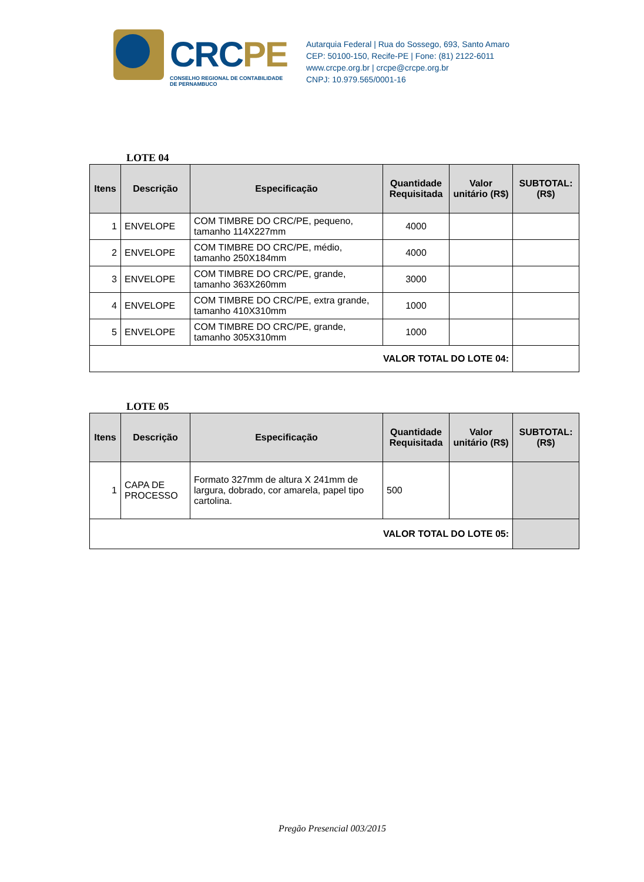CRCPE
CONSELHO REGIONAL DE CONTABILIDADE
DE PERNAMBUCO
Autarquia Federal | Rua do Sossego, 693, Santo Amaro
CEP: 50100-150, Recife-PE | Fone: (81) 2122-6011
www.crcpe.org.br | crcpe@crcpe.org.br
CNPJ: 10.979.565/0001-16
LOTE 04
| Itens | Descrição | Especificação | Quantidade Requisitada | Valor unitário (R$) | SUBTOTAL: (R$) |
| --- | --- | --- | --- | --- | --- |
| 1 | ENVELOPE | COM TIMBRE DO CRC/PE, pequeno, tamanho 114X227mm | 4000 | | |
| 2 | ENVELOPE | COM TIMBRE DO CRC/PE, médio, tamanho 250X184mm | 4000 | | |
| 3 | ENVELOPE | COM TIMBRE DO CRC/PE, grande, tamanho 363X260mm | 3000 | | |
| 4 | ENVELOPE | COM TIMBRE DO CRC/PE, extra grande, tamanho 410X310mm | 1000 | | |
| 5 | ENVELOPE | COM TIMBRE DO CRC/PE, grande, tamanho 305X310mm | 1000 | | |
| VALOR TOTAL DO LOTE 04: | | | | | |
LOTE 05
| Itens | Descrição | Especificação | Quantidade Requisitada | Valor unitário (R$) | SUBTOTAL: (R$) |
| --- | --- | --- | --- | --- | --- |
| 1 | CAPA DE PROCESSO | Formato 327mm de altura X 241mm de largura, dobrado, cor amarela, papel tipo cartolina. | 500 | | |
| VALOR TOTAL DO LOTE 05: | | | | | |
Pregão Presencial 003/2015